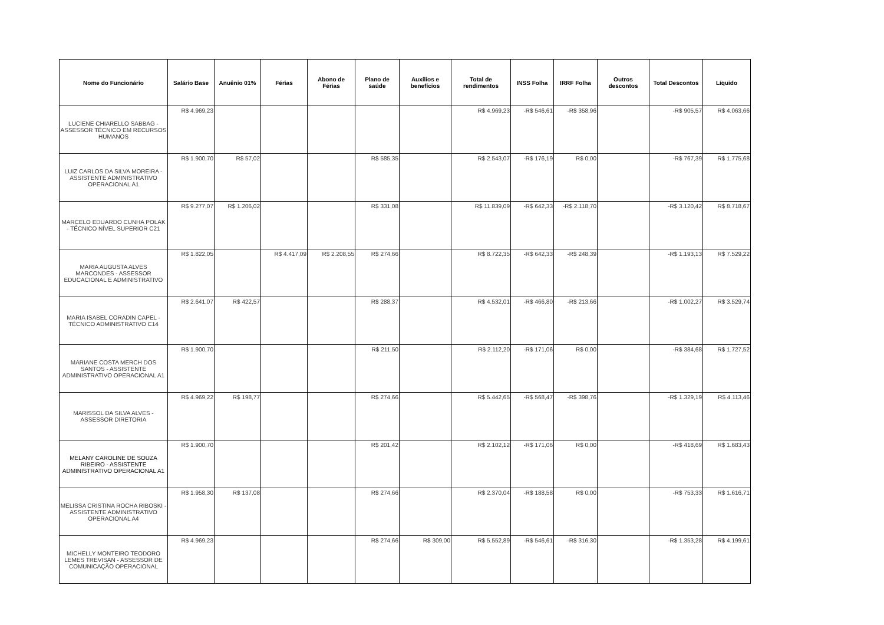| Nome do Funcionário | Salário Base | Anuênio 01% | Férias | Abono de Férias | Plano de saúde | Auxílios e benefícios | Total de rendimentos | INSS Folha | IRRF Folha | Outros descontos | Total Descontos | Líquido |
| --- | --- | --- | --- | --- | --- | --- | --- | --- | --- | --- | --- | --- |
| LUCIENE CHIARELLO SABBAG - ASSESSOR TÉCNICO EM RECURSOS HUMANOS | R$ 4.969,23 | | | | | | R$ 4.969,23 | -R$ 546,61 | -R$ 358,96 | | -R$ 905,57 | R$ 4.063,66 |
| LUIZ CARLOS DA SILVA MOREIRA - ASSISTENTE ADMINISTRATIVO OPERACIONAL A1 | R$ 1.900,70 | R$ 57,02 | | | R$ 585,35 | | R$ 2.543,07 | -R$ 176,19 | R$ 0,00 | | -R$ 767,39 | R$ 1.775,68 |
| MARCELO EDUARDO CUNHA POLAK - TÉCNICO NÍVEL SUPERIOR C21 | R$ 9.277,07 | R$ 1.206,02 | | | R$ 331,08 | | R$ 11.839,09 | -R$ 642,33 | -R$ 2.118,70 | | -R$ 3.120,42 | R$ 8.718,67 |
| MARIA AUGUSTA ALVES MARCONDES - ASSESSOR EDUCACIONAL E ADMINISTRATIVO | R$ 1.822,05 | | R$ 4.417,09 | R$ 2.208,55 | R$ 274,66 | | R$ 8.722,35 | -R$ 642,33 | -R$ 248,39 | | -R$ 1.193,13 | R$ 7.529,22 |
| MARIA ISABEL CORADIN CAPEL - TÉCNICO ADMINISTRATIVO C14 | R$ 2.641,07 | R$ 422,57 | | | R$ 288,37 | | R$ 4.532,01 | -R$ 466,80 | -R$ 213,66 | | -R$ 1.002,27 | R$ 3.529,74 |
| MARIANE COSTA MERCH DOS SANTOS - ASSISTENTE ADMINISTRATIVO OPERACIONAL A1 | R$ 1.900,70 | | | | R$ 211,50 | | R$ 2.112,20 | -R$ 171,06 | R$ 0,00 | | -R$ 384,68 | R$ 1.727,52 |
| MARISSOL DA SILVA ALVES - ASSESSOR DIRETORIA | R$ 4.969,22 | R$ 198,77 | | | R$ 274,66 | | R$ 5.442,65 | -R$ 568,47 | -R$ 398,76 | | -R$ 1.329,19 | R$ 4.113,46 |
| MELANY CAROLINE DE SOUZA RIBEIRO - ASSISTENTE ADMINISTRATIVO OPERACIONAL A1 | R$ 1.900,70 | | | | R$ 201,42 | | R$ 2.102,12 | -R$ 171,06 | R$ 0,00 | | -R$ 418,69 | R$ 1.683,43 |
| MELISSA CRISTINA ROCHA RIBOSKI - ASSISTENTE ADMINISTRATIVO OPERACIONAL A4 | R$ 1.958,30 | R$ 137,08 | | | R$ 274,66 | | R$ 2.370,04 | -R$ 188,58 | R$ 0,00 | | -R$ 753,33 | R$ 1.616,71 |
| MICHELLY MONTEIRO TEODORO LEMES TREVISAN - ASSESSOR DE COMUNICAÇÃO OPERACIONAL | R$ 4.969,23 | | | | R$ 274,66 | R$ 309,00 | R$ 5.552,89 | -R$ 546,61 | -R$ 316,30 | | -R$ 1.353,28 | R$ 4.199,61 |